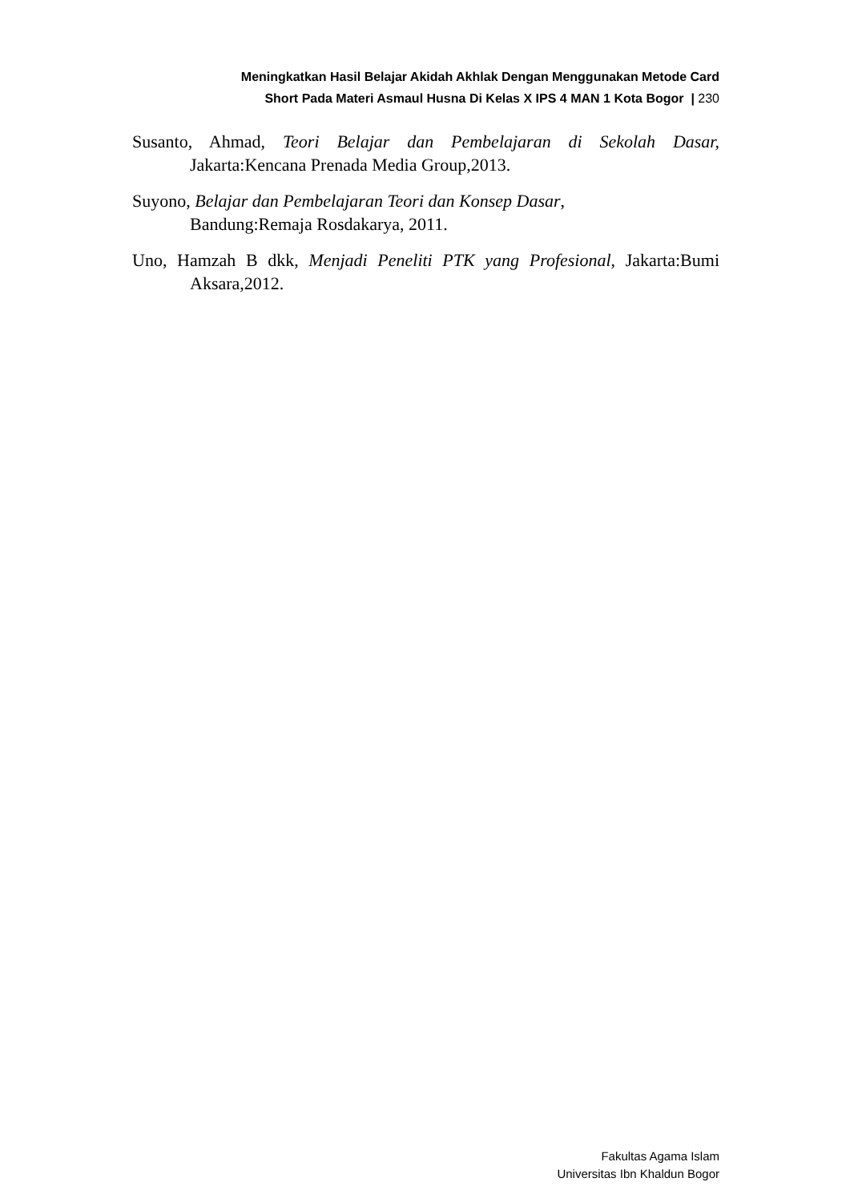Meningkatkan Hasil Belajar Akidah Akhlak Dengan Menggunakan Metode Card
Short Pada Materi Asmaul Husna Di Kelas X IPS 4 MAN 1 Kota Bogor | 230
Susanto, Ahmad, Teori Belajar dan Pembelajaran di Sekolah Dasar, Jakarta:Kencana Prenada Media Group,2013.
Suyono, Belajar dan Pembelajaran Teori dan Konsep Dasar,
Bandung:Remaja Rosdakarya, 2011.
Uno, Hamzah B dkk, Menjadi Peneliti PTK yang Profesional, Jakarta:Bumi Aksara,2012.
Fakultas Agama Islam
Universitas Ibn Khaldun Bogor